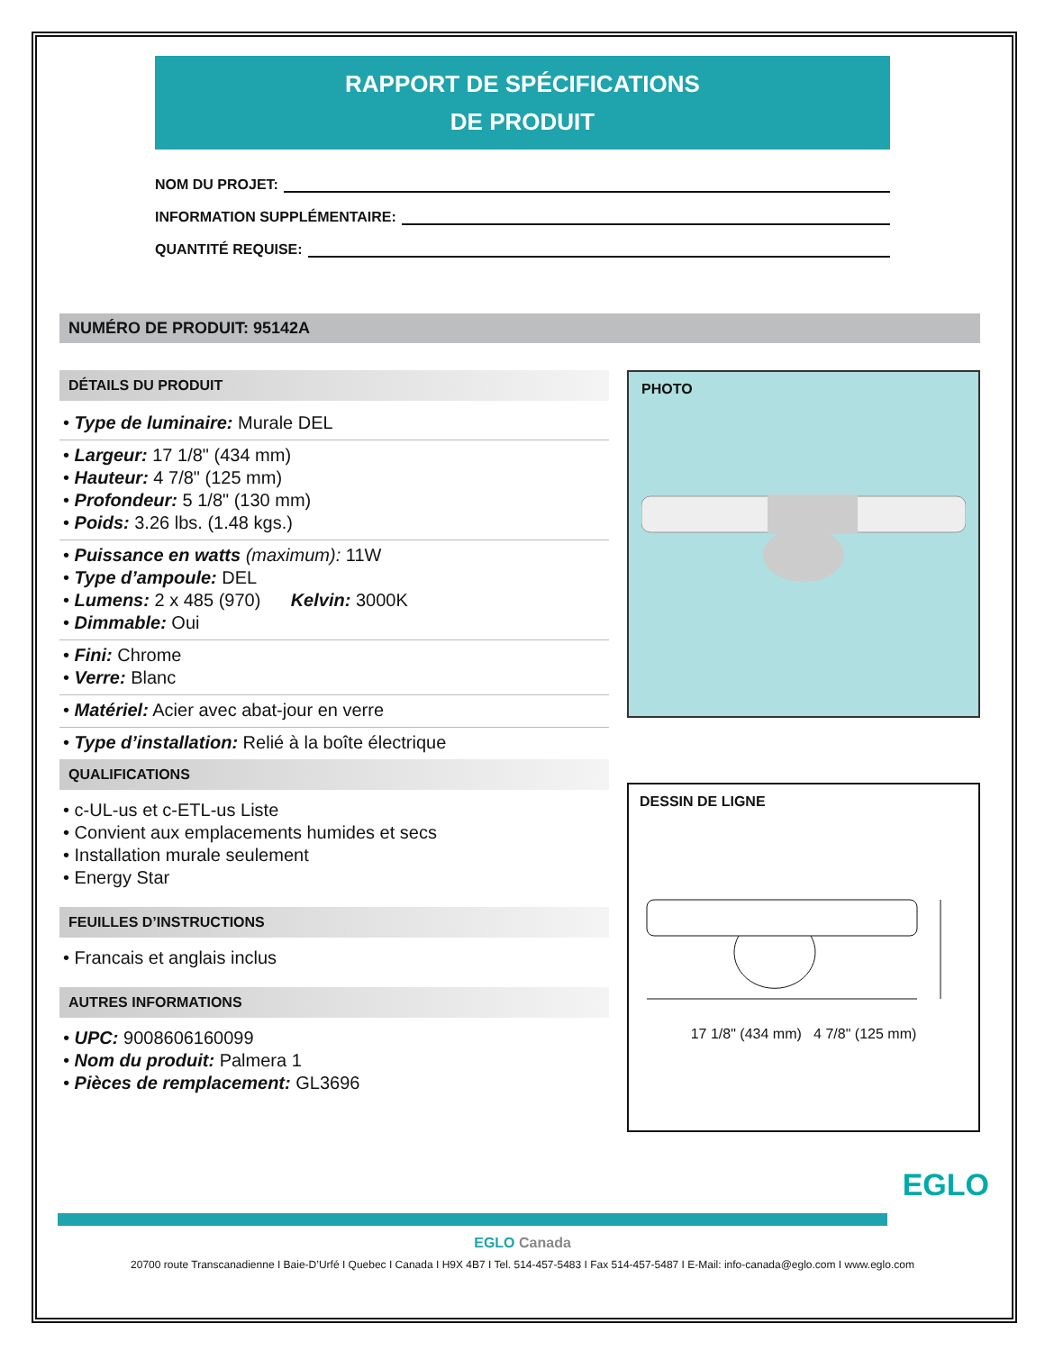RAPPORT DE SPÉCIFICATIONS
DE PRODUIT
NOM DU PROJET:
INFORMATION SUPPLÉMENTAIRE:
QUANTITÉ REQUISE:
NUMÉRO DE PRODUIT: 95142A
DÉTAILS DU PRODUIT
• Type de luminaire: Murale DEL
• Largeur: 17 1/8" (434 mm)
• Hauteur: 4 7/8" (125 mm)
• Profondeur: 5 1/8" (130 mm)
• Poids: 3.26 lbs. (1.48 kgs.)
• Puissance en watts (maximum): 11W
• Type d’ampoule: DEL
• Lumens: 2 x 485 (970) Kelvin: 3000K
• Dimmable: Oui
• Fini: Chrome
• Verre: Blanc
• Matériel: Acier avec abat-jour en verre
• Type d’installation: Relié à la boîte électrique
QUALIFICATIONS
• c-UL-us et c-ETL-us Liste
• Convient aux emplacements humides et secs
• Installation murale seulement
• Energy Star
FEUILLES D’INSTRUCTIONS
• Francais et anglais inclus
AUTRES INFORMATIONS
• UPC: 9008606160099
• Nom du produit: Palmera 1
• Pièces de remplacement: GL3696
PHOTO
DESSIN DE LIGNE
17 1/8" (434 mm) 4 7/8" (125 mm)
EGLO
EGLO Canada
20700 route Transcanadienne I Baie-D’Urfé I Quebec I Canada I H9X 4B7 I Tel. 514-457-5483 I Fax 514-457-5487 I E-Mail: info-canada@eglo.com I www.eglo.com